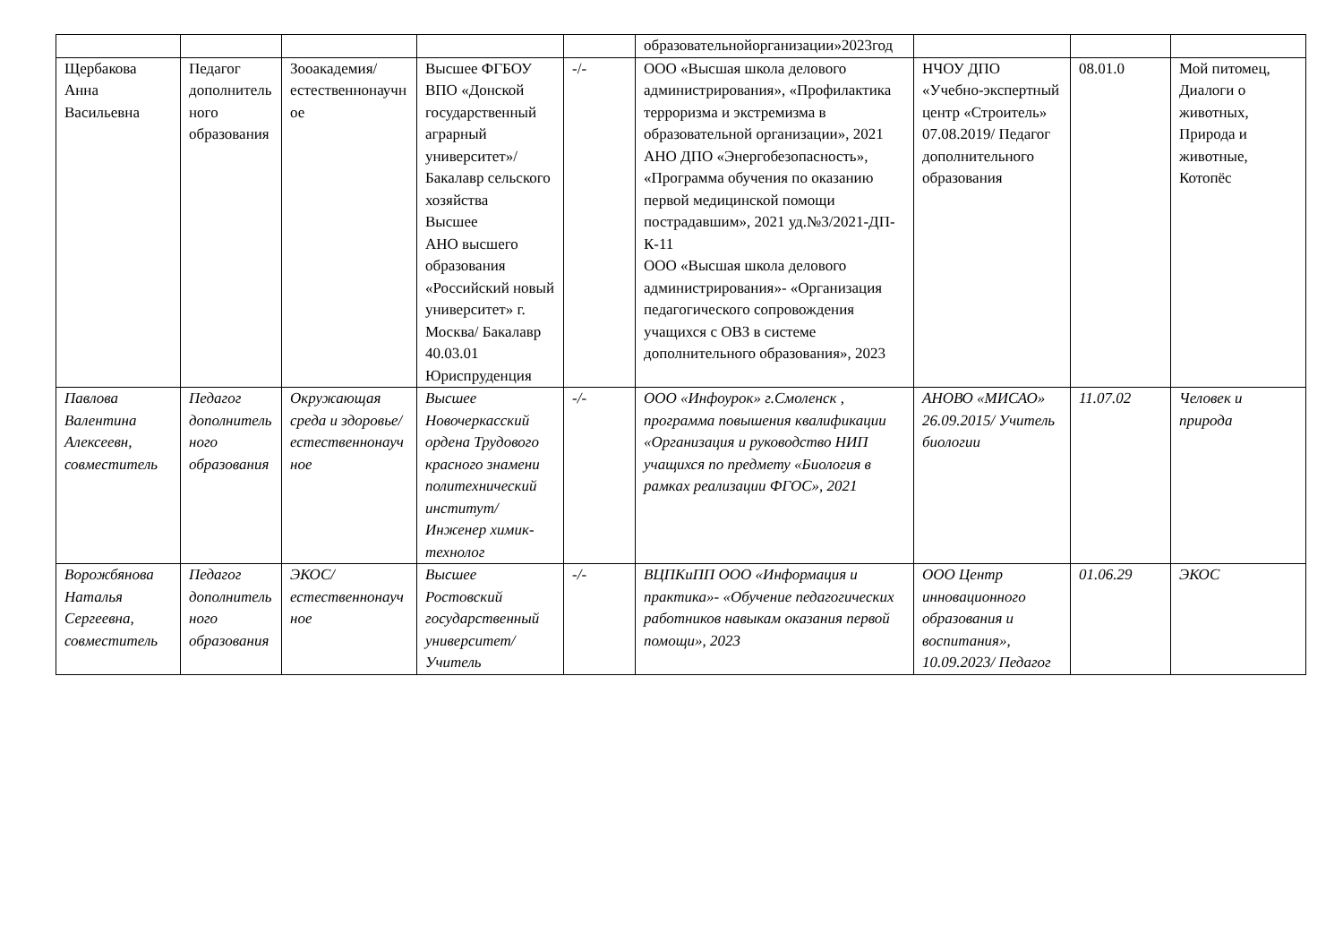| | | | | | образовательнойорганизации»2023год | | | |
| Щербакова Анна Васильевна | Педагог дополнительного образования | Зооакадемия/естественнонаучное | Высшее ФГБОУ ВПО «Донской государственный аграрный университет»/ Бакалавр сельского хозяйства Высшее АНО высшего образования «Российский новый университет» г. Москва/ Бакалавр 40.03.01 Юриспруденция | -/- | ООО «Высшая школа делового администрирования», «Профилактика терроризма и экстремизма в образовательной организации», 2021 АНО ДПО «Энергобезопасность», «Программа обучения по оказанию первой медицинской помощи пострадавшим», 2021 уд.№3/2021-ДП-К-11 ООО «Высшая школа делового администрирования»- «Организация педагогического сопровождения учащихся с ОВЗ в системе дополнительного образования», 2023 | НЧОУ ДПО «Учебно-экспертный центр «Строитель» 07.08.2019/ Педагог дополнительного образования | 08.01.0 | Мой питомец, Диалоги о животных, Природа и животные, Котопёс |
| Павлова Валентина Алексеевн, совместитель | Педагог дополнительного образования | Окружающая среда и здоровье/естественнонаучное | Высшее Новочеркасский ордена Трудового красного знамени политехнический институт/ Инженер химик-технолог | -/- | ООО «Инфоурок» г.Смоленск , программа повышения квалификации «Организация и руководство НИП учащихся по предмету «Биология в рамках реализации ФГОС», 2021 | АНОВО «МИСАО» 26.09.2015/ Учитель биологии | 11.07.02 | Человек и природа |
| Ворожбянова Наталья Сергеевна, совместитель | Педагог дополнительного образования | ЭКОС/естественнонаучное | Высшее Ростовский государственный университет/ Учитель | -/- | ВЦПКиПП ООО «Информация и практика»- «Обучение педагогических работников навыкам оказания первой помощи», 2023 | ООО Центр инновационного образования и воспитания», 10.09.2023/ Педагог | 01.06.29 | ЭКОС |